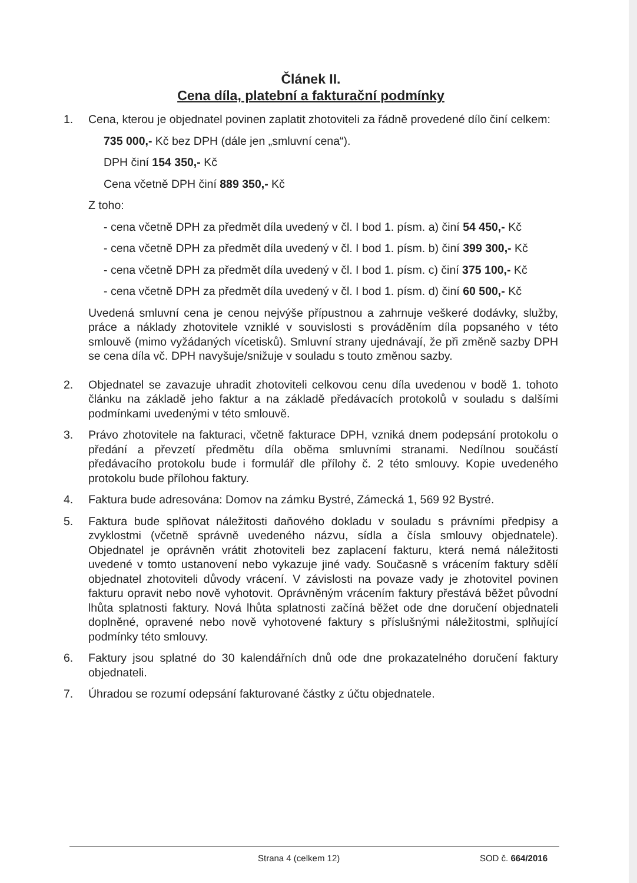Článek II.
Cena díla, platební a fakturační podmínky
1. Cena, kterou je objednatel povinen zaplatit zhotoviteli za řádně provedené dílo činí celkem:
735 000,- Kč bez DPH (dále jen „smluvní cena“).
DPH činí 154 350,- Kč
Cena včetně DPH činí 889 350,- Kč
Z toho:
- cena včetně DPH za předmět díla uvedený v čl. I bod 1. písm. a) činí 54 450,- Kč
- cena včetně DPH za předmět díla uvedený v čl. I bod 1. písm. b) činí 399 300,- Kč
- cena včetně DPH za předmět díla uvedený v čl. I bod 1. písm. c) činí 375 100,- Kč
- cena včetně DPH za předmět díla uvedený v čl. I bod 1. písm. d) činí 60 500,- Kč
Uvedená smluvní cena je cenou nejvýše přípustnou a zahrnuje veškeré dodávky, služby, práce a náklady zhotovitele vzniklé v souvislosti s prováděním díla popsaného v této smlouvě (mimo vyžádaných vícetisků). Smluvní strany ujednávají, že při změně sazby DPH se cena díla vč. DPH navyšuje/snižuje v souladu s touto změnou sazby.
2. Objednatel se zavazuje uhradit zhotoviteli celkovou cenu díla uvedenou v bodě 1. tohoto článku na základě jeho faktur a na základě předávacích protokolů v souladu s dalšími podmínkami uvedenými v této smlouvě.
3. Právo zhotovitele na fakturaci, včetně fakturace DPH, vzniká dnem podepsání protokolu o předání a převzetí předmětu díla oběma smluvními stranami. Nedílnou součástí předávacího protokolu bude i formulář dle přílohy č. 2 této smlouvy. Kopie uvedeného protokolu bude přílohou faktury.
4. Faktura bude adresována: Domov na zámku Bystré, Zámecká 1, 569 92 Bystré.
5. Faktura bude splňovat náležitosti daňového dokladu v souladu s právními předpisy a zvyklostmi (včetně správně uvedeného názvu, sídla a čísla smlouvy objednatele). Objednatel je oprávněn vrátit zhotoviteli bez zaplacení fakturu, která nemá náležitosti uvedené v tomto ustanovení nebo vykazuje jiné vady. Současně s vrácením faktury sdělí objednatel zhotoviteli důvody vrácení. V závislosti na povaze vady je zhotovitel povinen fakturu opravit nebo nově vyhotovit. Oprávněným vrácením faktury přestává běžet původní lhůta splatnosti faktury. Nová lhůta splatnosti začíná běžet ode dne doručení objednateli doplněné, opravené nebo nově vyhotovené faktury s příslušnými náležitostmi, splňující podmínky této smlouvy.
6. Faktury jsou splatné do 30 kalendářních dnů ode dne prokazatelného doručení faktury objednateli.
7. Úhradou se rozumí odepsání fakturované částky z účtu objednatele.
Strana 4 (celkem 12) SOD č. 664/2016